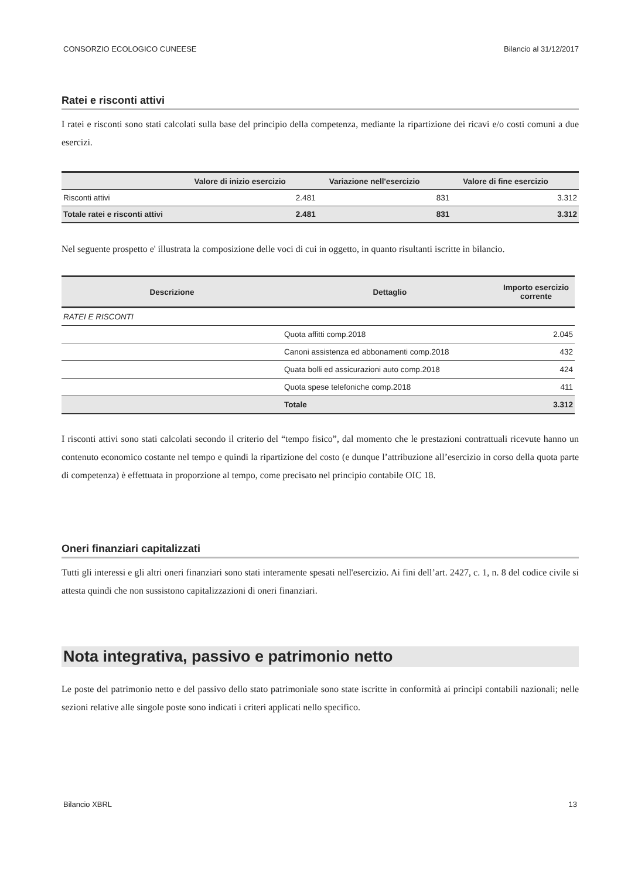CONSORZIO ECOLOGICO CUNEESE Bilancio al 31/12/2017
Ratei e risconti attivi
I ratei e risconti sono stati calcolati sulla base del principio della competenza, mediante la ripartizione dei ricavi e/o costi comuni a due esercizi.
| | Valore di inizio esercizio | Variazione nell'esercizio | Valore di fine esercizio |
| --- | --- | --- | --- |
| Risconti attivi | 2.481 | 831 | 3.312 |
| Totale ratei e risconti attivi | 2.481 | 831 | 3.312 |
Nel seguente prospetto e' illustrata la composizione delle voci di cui in oggetto, in quanto risultanti iscritte in bilancio.
| Descrizione | Dettaglio | Importo esercizio corrente |
| --- | --- | --- |
| RATEI E RISCONTI | | |
| | Quota affitti comp.2018 | 2.045 |
| | Canoni assistenza ed abbonamenti comp.2018 | 432 |
| | Quata bolli ed assicurazioni auto comp.2018 | 424 |
| | Quota spese telefoniche comp.2018 | 411 |
| | Totale | 3.312 |
I risconti attivi sono stati calcolati secondo il criterio del “tempo fisico”, dal momento che le prestazioni contrattuali ricevute hanno un contenuto economico costante nel tempo e quindi la ripartizione del costo (e dunque l’attribuzione all’esercizio in corso della quota parte di competenza) è effettuata in proporzione al tempo, come precisato nel principio contabile OIC 18.
Oneri finanziari capitalizzati
Tutti gli interessi e gli altri oneri finanziari sono stati interamente spesati nell'esercizio. Ai fini dell’art. 2427, c. 1, n. 8 del codice civile si attesta quindi che non sussistono capitalizzazioni di oneri finanziari.
Nota integrativa, passivo e patrimonio netto
Le poste del patrimonio netto e del passivo dello stato patrimoniale sono state iscritte in conformità ai principi contabili nazionali; nelle sezioni relative alle singole poste sono indicati i criteri applicati nello specifico.
Bilancio XBRL 13